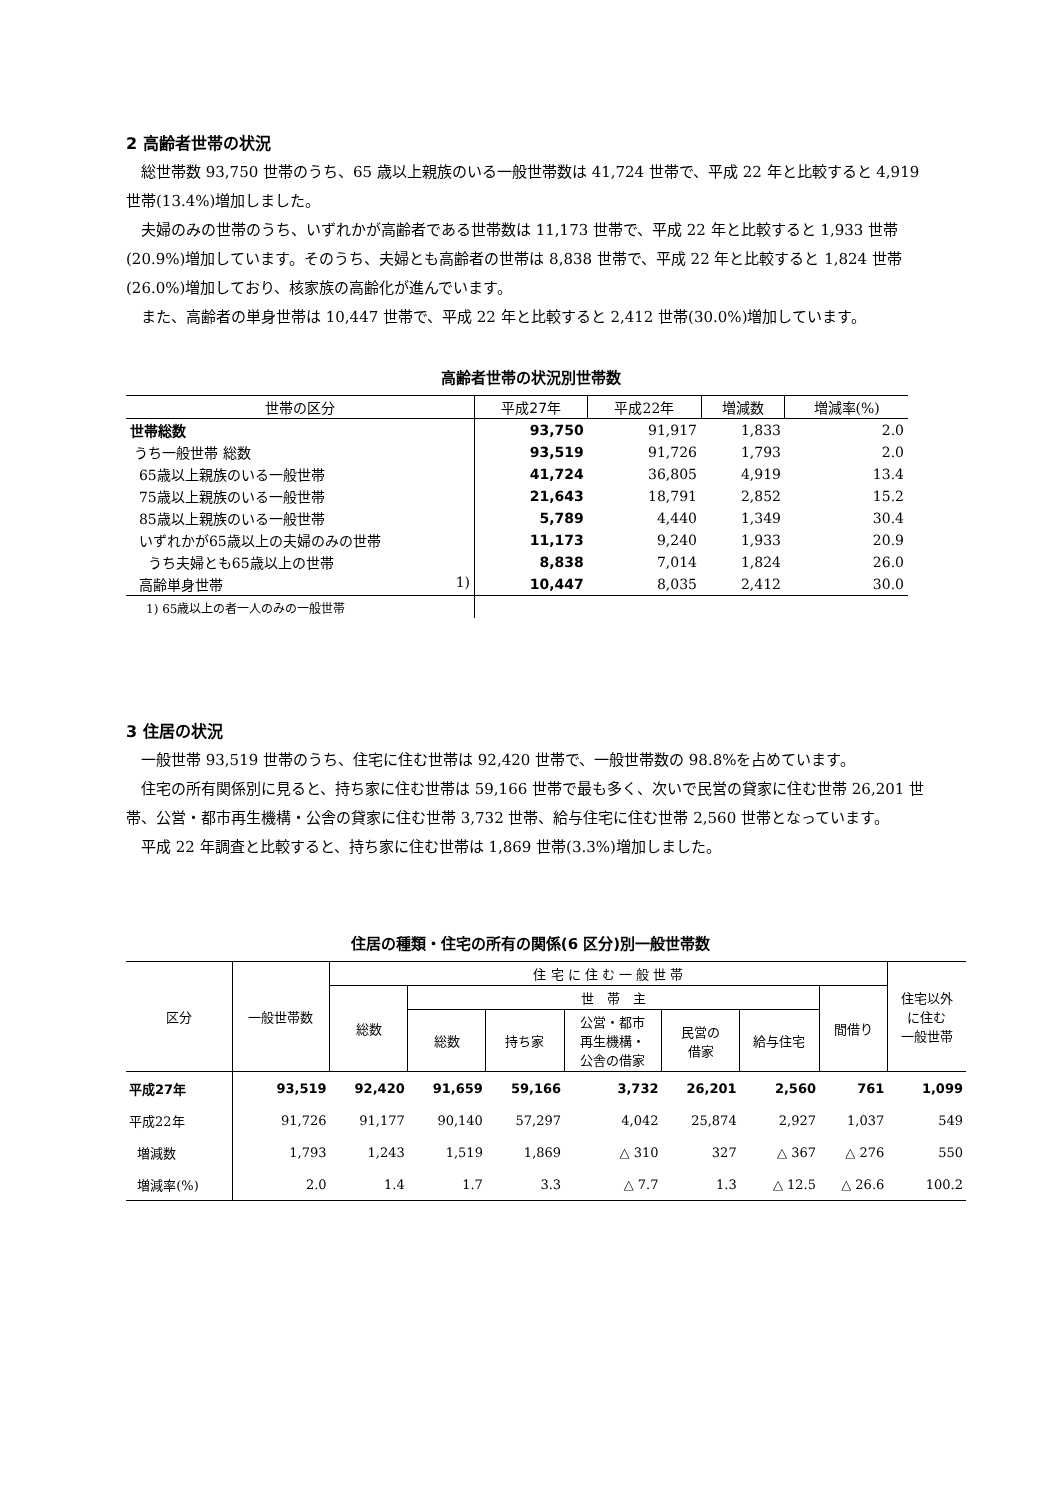2 高齢者世帯の状況
総世帯数 93,750 世帯のうち、65 歳以上親族のいる一般世帯数は 41,724 世帯で、平成 22 年と比較すると 4,919 世帯(13.4%)増加しました。
夫婦のみの世帯のうち、いずれかが高齢者である世帯数は 11,173 世帯で、平成 22 年と比較すると 1,933 世帯(20.9%)増加しています。そのうち、夫婦とも高齢者の世帯は 8,838 世帯で、平成 22 年と比較すると 1,824 世帯(26.0%)増加しており、核家族の高齢化が進んでいます。
また、高齢者の単身世帯は 10,447 世帯で、平成 22 年と比較すると 2,412 世帯(30.0%)増加しています。
高齢者世帯の状況別世帯数
| 世帯の区分 | 平成27年 | 平成22年 | 増減数 | 増減率(%) |
| --- | --- | --- | --- | --- |
| 世帯総数 | 93,750 | 91,917 | 1,833 | 2.0 |
| うち一般世帯 総数 | 93,519 | 91,726 | 1,793 | 2.0 |
| 65歳以上親族のいる一般世帯 | 41,724 | 36,805 | 4,919 | 13.4 |
| 75歳以上親族のいる一般世帯 | 21,643 | 18,791 | 2,852 | 15.2 |
| 85歳以上親族のいる一般世帯 | 5,789 | 4,440 | 1,349 | 30.4 |
| いずれかが65歳以上の夫婦のみの世帯 | 11,173 | 9,240 | 1,933 | 20.9 |
| うち夫婦とも65歳以上の世帯 | 8,838 | 7,014 | 1,824 | 26.0 |
| 高齢単身世帯 1) | 10,447 | 8,035 | 2,412 | 30.0 |
| 1) 65歳以上の者一人のみの一般世帯 | | | | |
3 住居の状況
一般世帯 93,519 世帯のうち、住宅に住む世帯は 92,420 世帯で、一般世帯数の 98.8%を占めています。
住宅の所有関係別に見ると、持ち家に住む世帯は 59,166 世帯で最も多く、次いで民営の貸家に住む世帯 26,201 世帯、公営・都市再生機構・公舎の貸家に住む世帯 3,732 世帯、給与住宅に住む世帯 2,560 世帯となっています。
平成 22 年調査と比較すると、持ち家に住む世帯は 1,869 世帯(3.3%)増加しました。
住居の種類・住宅の所有の関係(6 区分)別一般世帯数
| 区分 | 一般世帯数 | 住 宅 に 住 む 一 般 世 帯 | | | | | | | 住宅以外 に住む 一般世帯 |
| --- | --- | --- | --- | --- | --- | --- | --- | --- | --- |
| | | 総数 | 世 帯 主 | | | | | 間借り | |
| | | | 総数 | 持ち家 | 公営・都市 再生機構・ 公舎の借家 | 民営の 借家 | 給与住宅 | | |
| 平成27年 | 93,519 | 92,420 | 91,659 | 59,166 | 3,732 | 26,201 | 2,560 | 761 | 1,099 |
| 平成22年 | 91,726 | 91,177 | 90,140 | 57,297 | 4,042 | 25,874 | 2,927 | 1,037 | 549 |
| 増減数 | 1,793 | 1,243 | 1,519 | 1,869 | △ 310 | 327 | △ 367 | △ 276 | 550 |
| 増減率(%) | 2.0 | 1.4 | 1.7 | 3.3 | △ 7.7 | 1.3 | △ 12.5 | △ 26.6 | 100.2 |